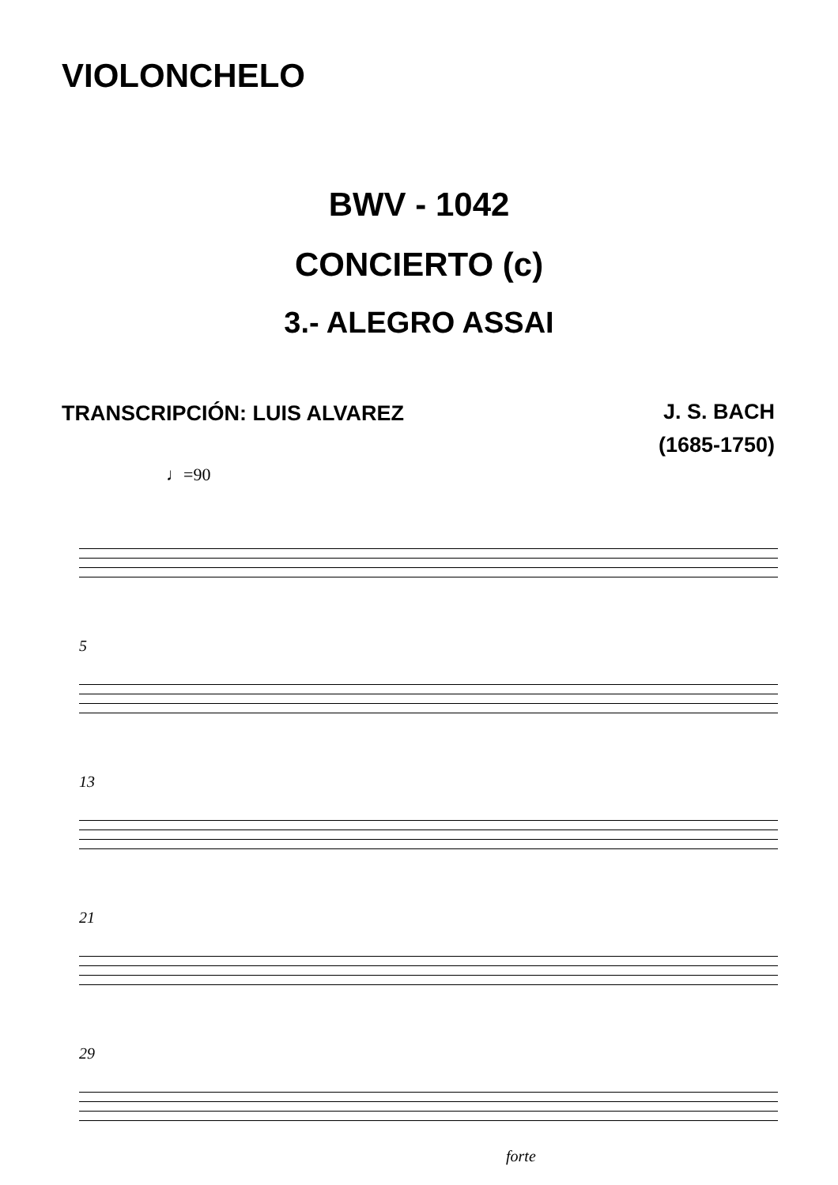VIOLONCHELO
BWV - 1042
CONCIERTO (c)
3.- ALEGRO ASSAI
TRANSCRIPCIÓN: LUIS ALVAREZ
J. S. BACH
(1685-1750)
♩=90
5
13
21
29
forte